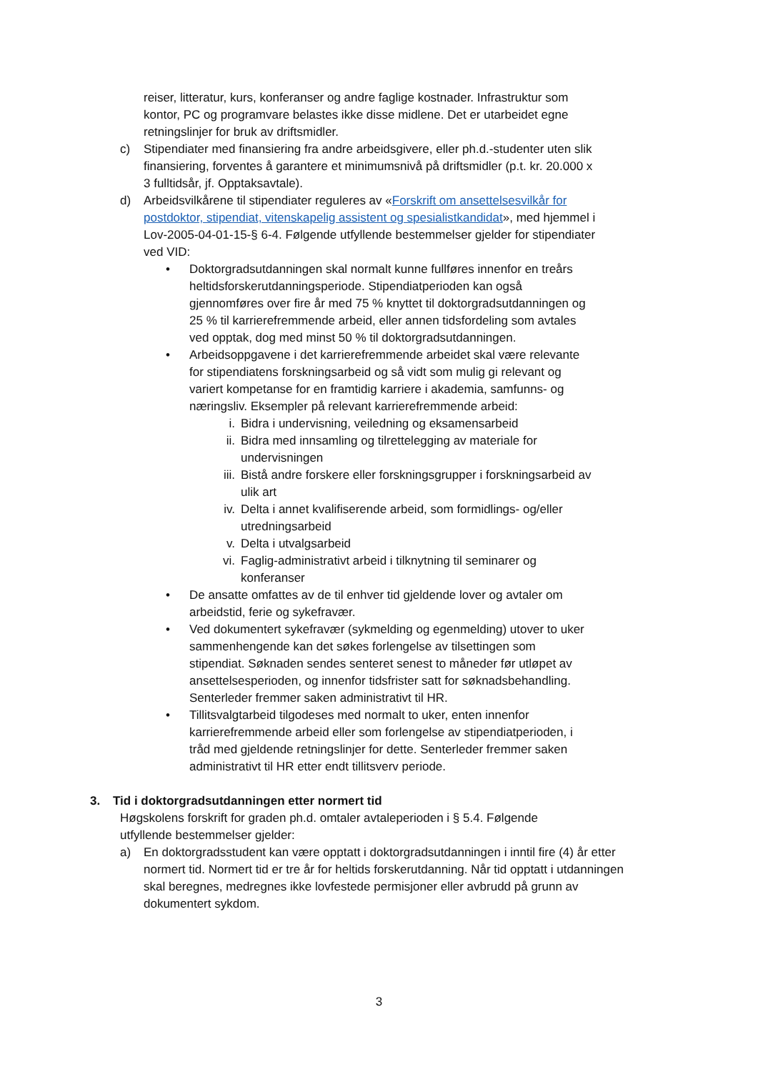reiser, litteratur, kurs, konferanser og andre faglige kostnader. Infrastruktur som kontor, PC og programvare belastes ikke disse midlene. Det er utarbeidet egne retningslinjer for bruk av driftsmidler.
c) Stipendiater med finansiering fra andre arbeidsgivere, eller ph.d.-studenter uten slik finansiering, forventes å garantere et minimumsnivå på driftsmidler (p.t. kr. 20.000 x 3 fulltidsår, jf. Opptaksavtale).
d) Arbeidsvilkårene til stipendiater reguleres av «Forskrift om ansettelsesvilkår for postdoktor, stipendiat, vitenskapelig assistent og spesialistkandidat», med hjemmel i Lov-2005-04-01-15-§ 6-4. Følgende utfyllende bestemmelser gjelder for stipendiater ved VID:
• Doktorgradsutdanningen skal normalt kunne fullføres innenfor en treårs heltidsforskerutdanningsperiode. Stipendiatperioden kan også gjennomføres over fire år med 75 % knyttet til doktorgradsutdanningen og 25 % til karrierefremmende arbeid, eller annen tidsfordeling som avtales ved opptak, dog med minst 50 % til doktorgradsutdanningen.
• Arbeidsoppgavene i det karrierefremmende arbeidet skal være relevante for stipendiatens forskningsarbeid og så vidt som mulig gi relevant og variert kompetanse for en framtidig karriere i akademia, samfunns- og næringsliv. Eksempler på relevant karrierefremmende arbeid:
i. Bidra i undervisning, veiledning og eksamensarbeid
ii. Bidra med innsamling og tilrettelegging av materiale for undervisningen
iii.
Bistå andre forskere eller forskningsgrupper i forskningsarbeid av ulik art
iv. Delta i annet kvalifiserende arbeid, som formidlings- og/eller utredningsarbeid
v. Delta i utvalgsarbeid
vi. Faglig-administrativt arbeid i tilknytning til seminarer og konferanser
• De ansatte omfattes av de til enhver tid gjeldende lover og avtaler om arbeidstid, ferie og sykefravær.
• Ved dokumentert sykefravær (sykmelding og egenmelding) utover to uker sammenhengende kan det søkes forlengelse av tilsettingen som stipendiat. Søknaden sendes senteret senest to måneder før utløpet av ansettelsesperioden, og innenfor tidsfrister satt for søknadsbehandling. Senterleder fremmer saken administrativt til HR.
• Tillitsvalgtarbeid tilgodeses med normalt to uker, enten innenfor karrierefremmende arbeid eller som forlengelse av stipendiatperioden, i tråd med gjeldende retningslinjer for dette. Senterleder fremmer saken administrativt til HR etter endt tillitsverv periode.
3. Tid i doktorgradsutdanningen etter normert tid
Høgskolens forskrift for graden ph.d. omtaler avtaleperioden i § 5.4. Følgende utfyllende bestemmelser gjelder:
a) En doktorgradsstudent kan være opptatt i doktorgradsutdanningen i inntil fire (4) år etter normert tid. Normert tid er tre år for heltids forskerutdanning. Når tid opptatt i utdanningen skal beregnes, medregnes ikke lovfestede permisjoner eller avbrudd på grunn av dokumentert sykdom.
3